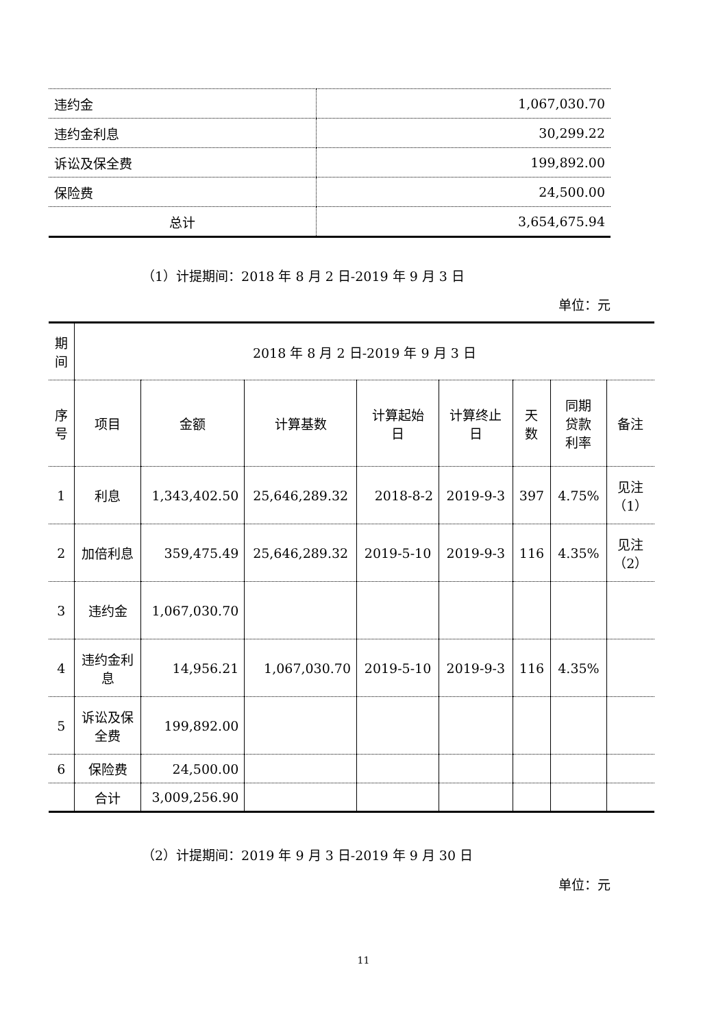| 违约金 | 1,067,030.70 |
| 违约金利息 | 30,299.22 |
| 诉讼及保全费 | 199,892.00 |
| 保险费 | 24,500.00 |
| 总计 | 3,654,675.94 |
（1）计提期间：2018 年 8 月 2 日-2019 年 9 月 3 日
单位：元
| 期 间 | 2018 年 8 月 2 日-2019 年 9 月 3 日 | | | | | | | |
| --- | --- | --- | --- | --- | --- | --- | --- | --- |
| 序 号 | 项目 | 金额 | 计算基数 | 计算起始 日 | 计算终止 日 | 天 数 | 同期 贷款 利率 | 备注 |
| 1 | 利息 | 1,343,402.50 | 25,646,289.32 | 2018-8-2 | 2019-9-3 | 397 | 4.75% | 见注 （1） |
| 2 | 加倍利息 | 359,475.49 | 25,646,289.32 | 2019-5-10 | 2019-9-3 | 116 | 4.35% | 见注 （2） |
| 3 | 违约金 | 1,067,030.70 | | | | | | |
| 4 | 违约金利 息 | 14,956.21 | 1,067,030.70 | 2019-5-10 | 2019-9-3 | 116 | 4.35% | |
| 5 | 诉讼及保 全费 | 199,892.00 | | | | | | |
| 6 | 保险费 | 24,500.00 | | | | | | |
| | 合计 | 3,009,256.90 | | | | | | |
（2）计提期间：2019 年 9 月 3 日-2019 年 9 月 30 日
单位：元
11